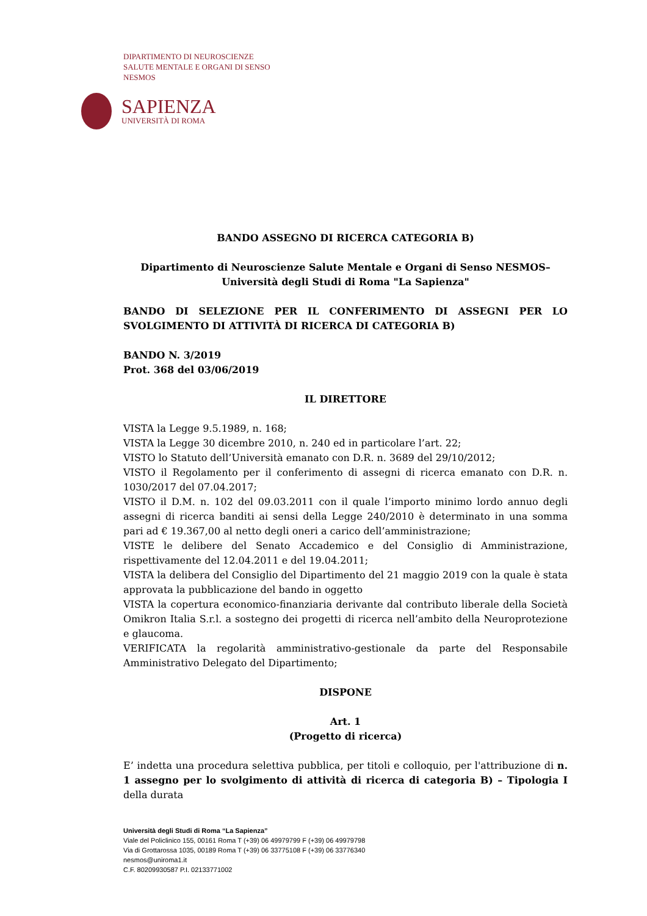DIPARTIMENTO DI NEUROSCIENZE
SALUTE MENTALE E ORGANI DI SENSO
NESMOS
SAPIENZA
UNIVERSITÀ DI ROMA
BANDO ASSEGNO DI RICERCA CATEGORIA B)
Dipartimento di Neuroscienze Salute Mentale e Organi di Senso NESMOS– Università degli Studi di Roma "La Sapienza"
BANDO DI SELEZIONE PER IL CONFERIMENTO DI ASSEGNI PER LO SVOLGIMENTO DI ATTIVITÀ DI RICERCA DI CATEGORIA B)
BANDO N. 3/2019
Prot. 368 del 03/06/2019
IL DIRETTORE
VISTA la Legge 9.5.1989, n. 168;
VISTA la Legge 30 dicembre 2010, n. 240 ed in particolare l’art. 22;
VISTO lo Statuto dell’Università emanato con D.R. n. 3689 del 29/10/2012;
VISTO il Regolamento per il conferimento di assegni di ricerca emanato con D.R. n. 1030/2017 del 07.04.2017;
VISTO il D.M. n. 102 del 09.03.2011 con il quale l’importo minimo lordo annuo degli assegni di ricerca banditi ai sensi della Legge 240/2010 è determinato in una somma pari ad € 19.367,00 al netto degli oneri a carico dell’amministrazione;
VISTE le delibere del Senato Accademico e del Consiglio di Amministrazione, rispettivamente del 12.04.2011 e del 19.04.2011;
VISTA la delibera del Consiglio del Dipartimento del 21 maggio 2019 con la quale è stata approvata la pubblicazione del bando in oggetto
VISTA la copertura economico-finanziaria derivante dal contributo liberale della Società Omikron Italia S.r.l. a sostegno dei progetti di ricerca nell’ambito della Neuroprotezione e glaucoma.
VERIFICATA la regolarità amministrativo-gestionale da parte del Responsabile Amministrativo Delegato del Dipartimento;
DISPONE
Art. 1
(Progetto di ricerca)
E’ indetta una procedura selettiva pubblica, per titoli e colloquio, per l'attribuzione di n. 1 assegno per lo svolgimento di attività di ricerca di categoria B) – Tipologia I della durata
Università degli Studi di Roma “La Sapienza”
Viale del Policlinico 155, 00161 Roma T (+39) 06 49979799 F (+39) 06 49979798
Via di Grottarossa 1035, 00189 Roma T (+39) 06 33775108 F (+39) 06 33776340
nesmos@uniroma1.it
C.F. 80209930587 P.I. 02133771002